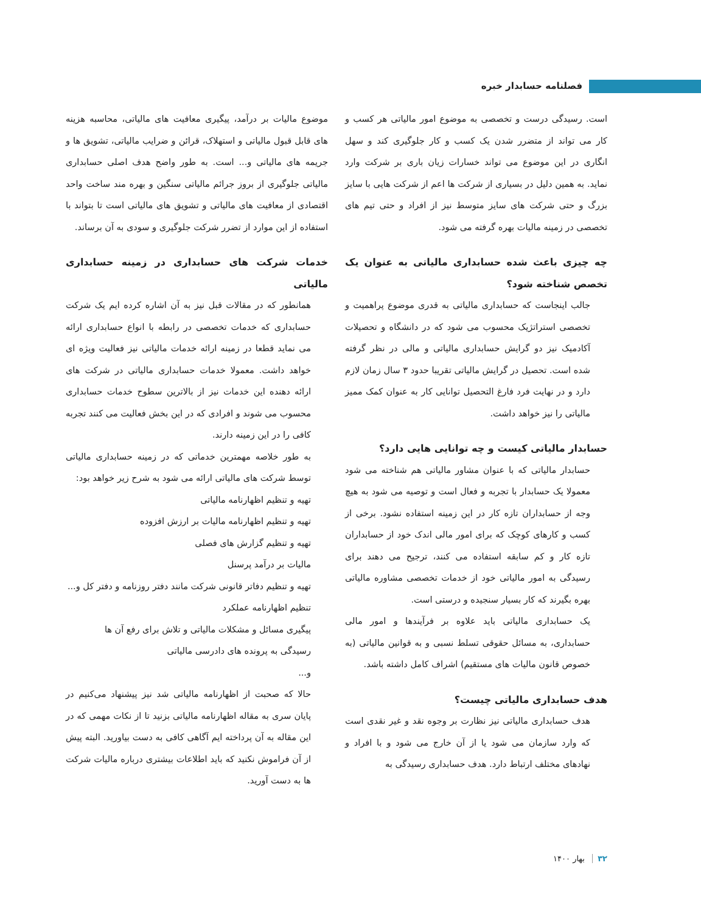فصلنامه حسابدار خبره
است. رسیدگی درست و تخصصی به موضوع امور مالیاتی هر کسب و کار می تواند از متضرر شدن یک کسب و کار جلوگیری کند و سهل انگاری در این موضوع می تواند خسارات زیان باری بر شرکت وارد نماید. به همین دلیل در بسیاری از شرکت ها اعم از شرکت هایی با سایز بزرگ و حتی شرکت های سایز متوسط نیز از افراد و حتی تیم های تخصصی در زمینه مالیات بهره گرفته می شود.
چه چیزی باعث شده حسابداری مالیاتی به عنوان یک تخصص شناخته شود؟
جالب اینجاست که حسابداری مالیاتی به قدری موضوع پراهمیت و تخصصی استراتژیک محسوب می شود که در دانشگاه و تحصیلات آکادمیک نیز دو گرایش حسابداری مالیاتی و مالی در نظر گرفته شده است. تحصیل در گرایش مالیاتی تقریبا حدود ۳ سال زمان لازم دارد و در نهایت فرد فارغ التحصیل توانایی کار به عنوان کمک ممیز مالیاتی را نیز خواهد داشت.
حسابدار مالیاتی کیست و چه توانایی هایی دارد؟
حسابدار مالیاتی که با عنوان مشاور مالیاتی هم شناخته می شود معمولا یک حسابدار با تجربه و فعال است و توصیه می شود به هیچ وجه از حسابداران تازه کار در این زمینه استفاده نشود. برخی از کسب و کارهای کوچک که برای امور مالی اندک خود از حسابداران تازه کار و کم سابقه استفاده می کنند، ترجیح می دهند برای رسیدگی به امور مالیاتی خود از خدمات تخصصی مشاوره مالیاتی بهره بگیرند که کار بسیار سنجیده و درستی است.
یک حسابداری مالیاتی باید علاوه بر فرآیندها و امور مالی حسابداری، به مسائل حقوقی تسلط نسبی و به قوانین مالیاتی (به خصوص قانون مالیات های مستقیم) اشراف کامل داشته باشد.
هدف حسابداری مالیاتی چیست؟
هدف حسابداری مالیاتی نیز نظارت بر وجوه نقد و غیر نقدی است که وارد سازمان می شود یا از آن خارج می شود و با افراد و نهادهای مختلف ارتباط دارد. هدف حسابداری رسیدگی به
موضوع مالیات بر درآمد، پیگیری معافیت های مالیاتی، محاسبه هزینه های قابل قبول مالیاتی و استهلاک، قرائن و ضرایب مالیاتی، تشویق ها و جریمه های مالیاتی و... است. به طور واضح هدف اصلی حسابداری مالیاتی جلوگیری از بروز جرائم مالیاتی سنگین و بهره مند ساخت واحد اقتصادی از معافیت های مالیاتی و تشویق های مالیاتی است تا بتواند با استفاده از این موارد از تضرر شرکت جلوگیری و سودی به آن برساند.
خدمات شرکت های حسابداری در زمینه حسابداری مالیاتی
همانطور که در مقالات قبل نیز به آن اشاره کرده ایم یک شرکت حسابداری که خدمات تخصصی در رابطه با انواع حسابداری ارائه می نماید قطعا در زمینه ارائه خدمات مالیاتی نیز فعالیت ویژه ای خواهد داشت. معمولا خدمات حسابداری مالیاتی در شرکت های ارائه دهنده این خدمات نیز از بالاترین سطوح خدمات حسابداری محسوب می شوند و افرادی که در این بخش فعالیت می کنند تجربه کافی را در این زمینه دارند.
به طور خلاصه مهمترین خدماتی که در زمینه حسابداری مالیاتی توسط شرکت های مالیاتی ارائه می شود به شرح زیر خواهد بود:
تهیه و تنظیم اظهارنامه مالیاتی
تهیه و تنظیم اظهارنامه مالیات بر ارزش افزوده
تهیه و تنظیم گزارش های فصلی
مالیات بر درآمد پرسنل
تهیه و تنظیم دفاتر قانونی شرکت مانند دفتر روزنامه و دفتر کل و...
تنظیم اظهارنامه عملکرد
پیگیری مسائل و مشکلات مالیاتی و تلاش برای رفع آن ها
رسیدگی به پرونده های دادرسی مالیاتی
و...
حالا که صحبت از اظهارنامه مالیاتی شد نیز پیشنهاد می‌کنیم در پایان سری به مقاله اظهارنامه مالیاتی بزنید تا از نکات مهمی که در این مقاله به آن پرداخته ایم آگاهی کافی به دست بیاورید. البته پیش از آن فراموش نکنید که باید اطلاعات بیشتری درباره مالیات شرکت ها به دست آورید.
۳۲ بهار ۱۴۰۰